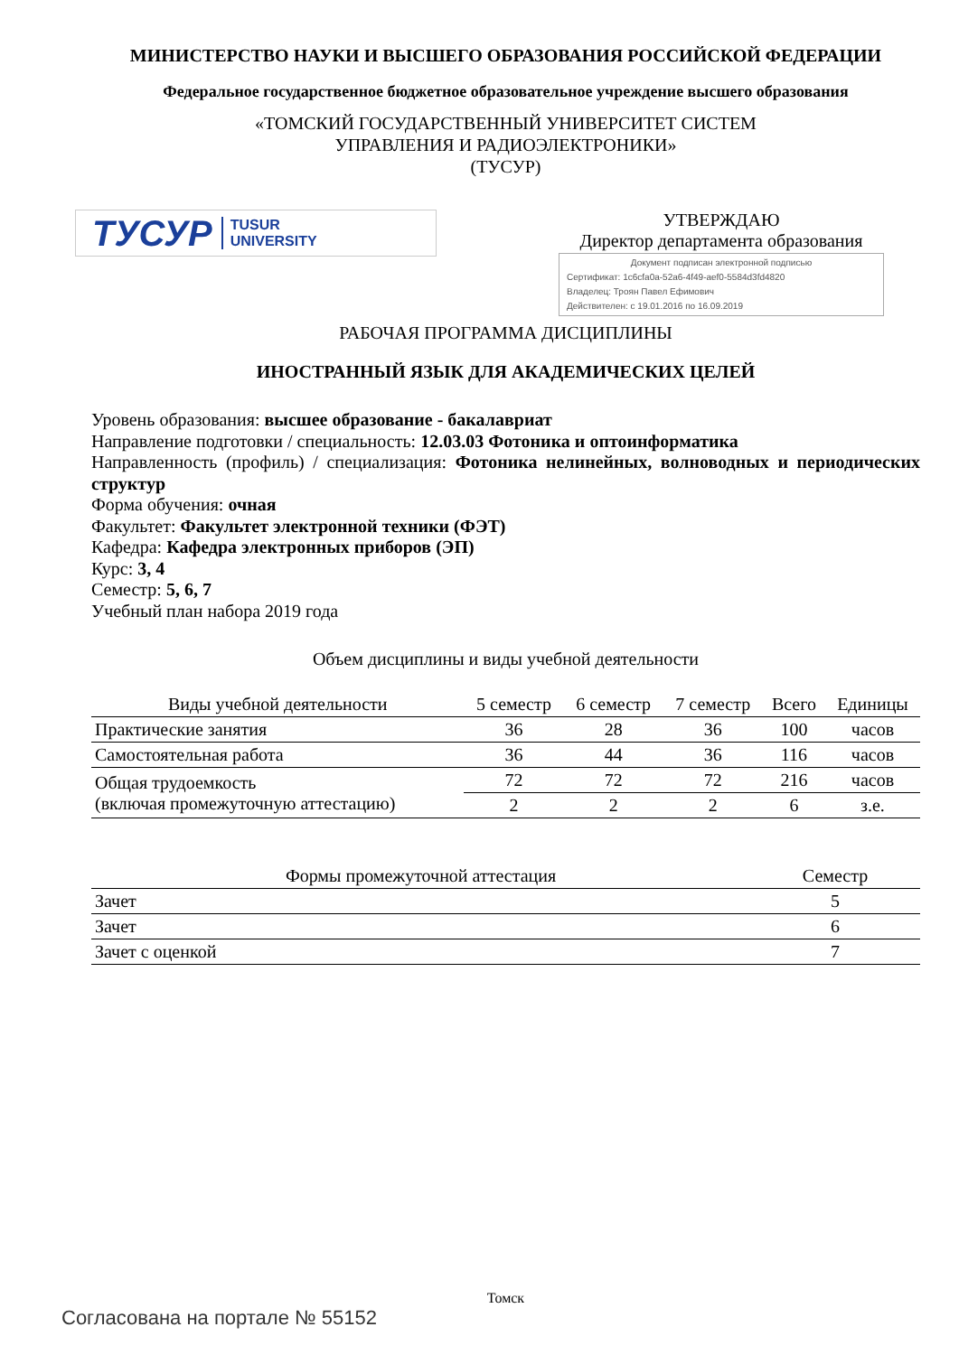МИНИСТЕРСТВО НАУКИ И ВЫСШЕГО ОБРАЗОВАНИЯ РОССИЙСКОЙ ФЕДЕРАЦИИ
Федеральное государственное бюджетное образовательное учреждение высшего образования
«ТОМСКИЙ ГОСУДАРСТВЕННЫЙ УНИВЕРСИТЕТ СИСТЕМ
УПРАВЛЕНИЯ И РАДИОЭЛЕКТРОНИКИ»
(ТУСУР)
ТУСУР TUSUR
UNIVERSITY
УТВЕРЖДАЮ
Директор департамента образования
Документ подписан электронной подписью
Сертификат: 1c6cfa0a-52a6-4f49-aef0-5584d3fd4820
Владелец: Троян Павел Ефимович
Действителен: с 19.01.2016 по 16.09.2019
РАБОЧАЯ ПРОГРАММА ДИСЦИПЛИНЫ
ИНОСТРАННЫЙ ЯЗЫК ДЛЯ АКАДЕМИЧЕСКИХ ЦЕЛЕЙ
Уровень образования: высшее образование - бакалавриат
Направление подготовки / специальность: 12.03.03 Фотоника и оптоинформатика
Направленность (профиль) / специализация: Фотоника нелинейных, волноводных и периодических структур
Форма обучения: очная
Факультет: Факультет электронной техники (ФЭТ)
Кафедра: Кафедра электронных приборов (ЭП)
Курс: 3, 4
Семестр: 5, 6, 7
Учебный план набора 2019 года
Объем дисциплины и виды учебной деятельности
| Виды учебной деятельности | 5 семестр | 6 семестр | 7 семестр | Всего | Единицы |
| --- | --- | --- | --- | --- | --- |
| Практические занятия | 36 | 28 | 36 | 100 | часов |
| Самостоятельная работа | 36 | 44 | 36 | 116 | часов |
| Общая трудоемкость (включая промежуточную аттестацию) | 72 | 72 | 72 | 216 | часов |
| | 2 | 2 | 2 | 6 | з.е. |
| Формы промежуточной аттестация | Семестр |
| --- | --- |
| Зачет | 5 |
| Зачет | 6 |
| Зачет с оценкой | 7 |
Томск
Согласована на портале № 55152